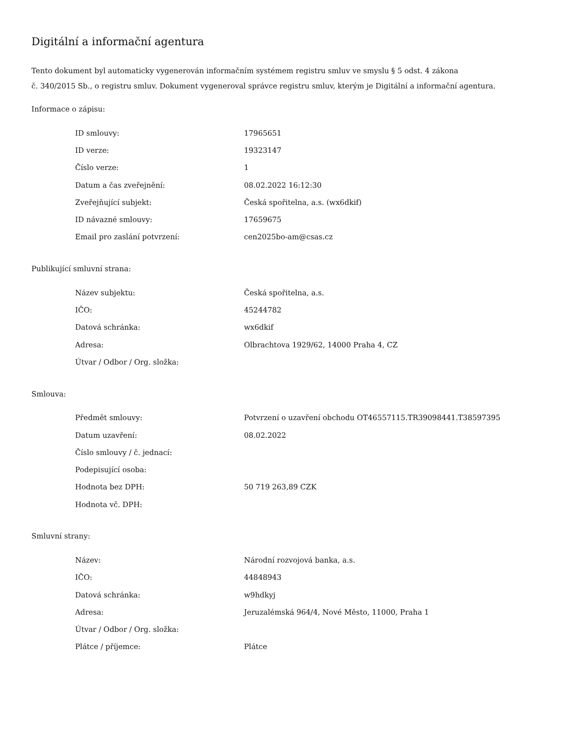Digitální a informační agentura
Tento dokument byl automaticky vygenerován informačním systémem registru smluv ve smyslu § 5 odst. 4 zákona
č. 340/2015 Sb., o registru smluv. Dokument vygeneroval správce registru smluv, kterým je Digitální a informační agentura.
Informace o zápisu:
| ID smlouvy: | 17965651 |
| ID verze: | 19323147 |
| Číslo verze: | 1 |
| Datum a čas zveřejnění: | 08.02.2022 16:12:30 |
| Zveřejňující subjekt: | Česká spořitelna, a.s. (wx6dkif) |
| ID návazné smlouvy: | 17659675 |
| Email pro zaslání potvrzení: | cen2025bo-am@csas.cz |
Publikující smluvní strana:
| Název subjektu: | Česká spořitelna, a.s. |
| IČO: | 45244782 |
| Datová schránka: | wx6dkif |
| Adresa: | Olbrachtova 1929/62, 14000 Praha 4, CZ |
| Útvar / Odbor / Org. složka: | |
Smlouva:
| Předmět smlouvy: | Potvrzení o uzavření obchodu OT46557115.TR39098441.T38597395 |
| Datum uzavření: | 08.02.2022 |
| Číslo smlouvy / č. jednací: | |
| Podepisující osoba: | |
| Hodnota bez DPH: | 50 719 263,89 CZK |
| Hodnota vč. DPH: | |
Smluvní strany:
| Název: | Národní rozvojová banka, a.s. |
| IČO: | 44848943 |
| Datová schránka: | w9hdkyj |
| Adresa: | Jeruzalémská 964/4, Nové Město, 11000, Praha 1 |
| Útvar / Odbor / Org. složka: | |
| Plátce / příjemce: | Plátce |